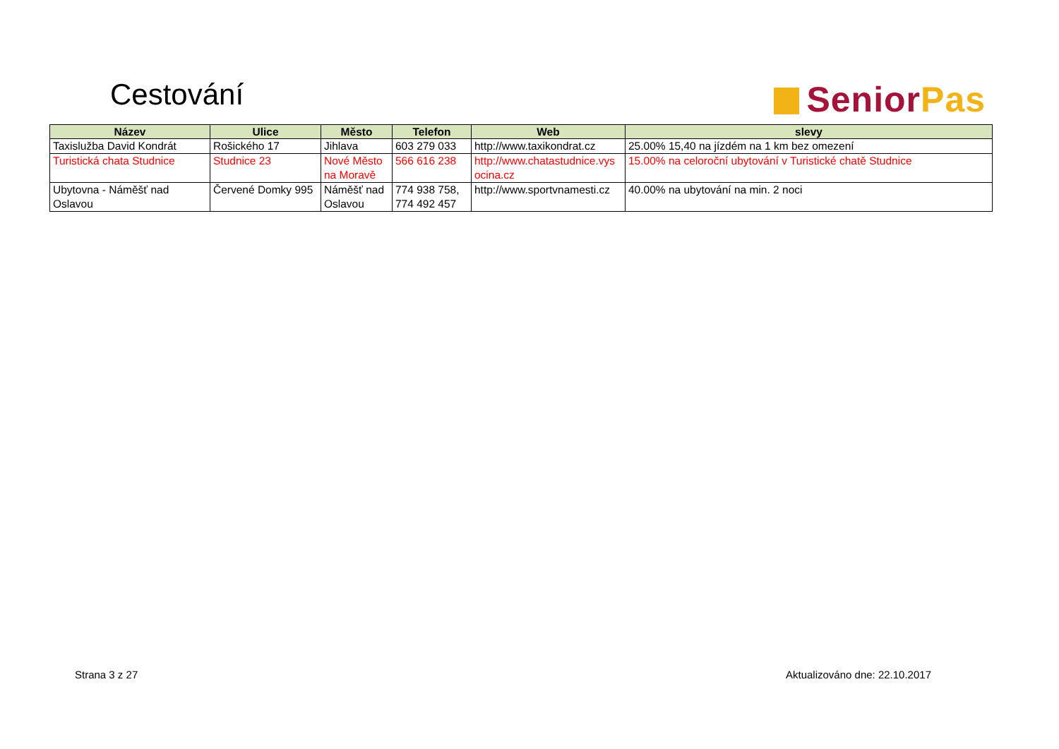Cestování Senior Pas
| Název | Ulice | Město | Telefon | Web | slevy |
| --- | --- | --- | --- | --- | --- |
| Taxislužba David Kondrát | Rošického 17 | Jihlava | 603 279 033 | http://www.taxikondrat.cz | 25.00% 15,40 na jízdém na 1 km bez omezení |
| Turistická chata Studnice | Studnice 23 | Nové Město na Moravě | 566 616 238 | http://www.chatastudnice.vys ocina.cz | 15.00% na celoroční ubytování v Turistické chatě Studnice |
| Ubytovna - Náměšť nad Oslavou | Červené Domky 995 | Náměšť nad Oslavou | 774 938 758, 774 492 457 | http://www.sportvnamesti.cz | 40.00% na ubytování na min. 2 noci |
Strana 3 z 27 Aktualizováno dne: 22.10.2017